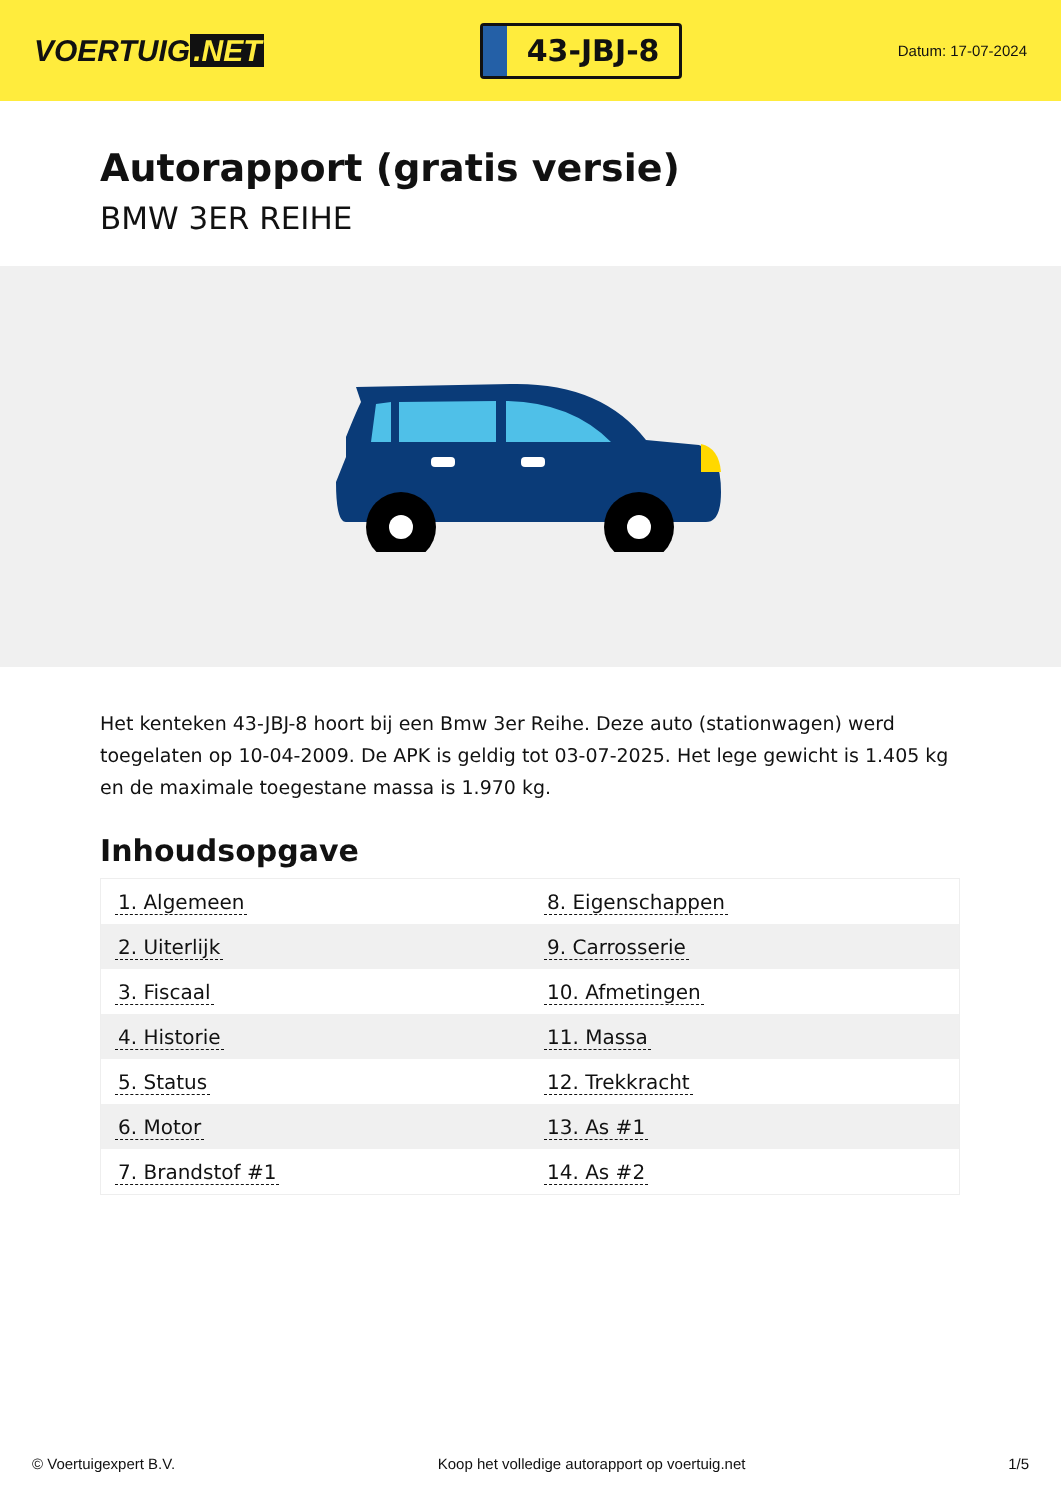VOERTUIG.NET
43-JBJ-8
Datum: 17-07-2024
Autorapport (gratis versie)
BMW 3ER REIHE
Het kenteken 43-JBJ-8 hoort bij een Bmw 3er Reihe. Deze auto (stationwagen) werd toegelaten op 10-04-2009. De APK is geldig tot 03-07-2025. Het lege gewicht is 1.405 kg en de maximale toegestane massa is 1.970 kg.
Inhoudsopgave
| 1. Algemeen | 8. Eigenschappen |
| 2. Uiterlijk | 9. Carrosserie |
| 3. Fiscaal | 10. Afmetingen |
| 4. Historie | 11. Massa |
| 5. Status | 12. Trekkracht |
| 6. Motor | 13. As #1 |
| 7. Brandstof #1 | 14. As #2 |
© Voertuigexpert B.V. Koop het volledige autorapport op voertuig.net 1/5